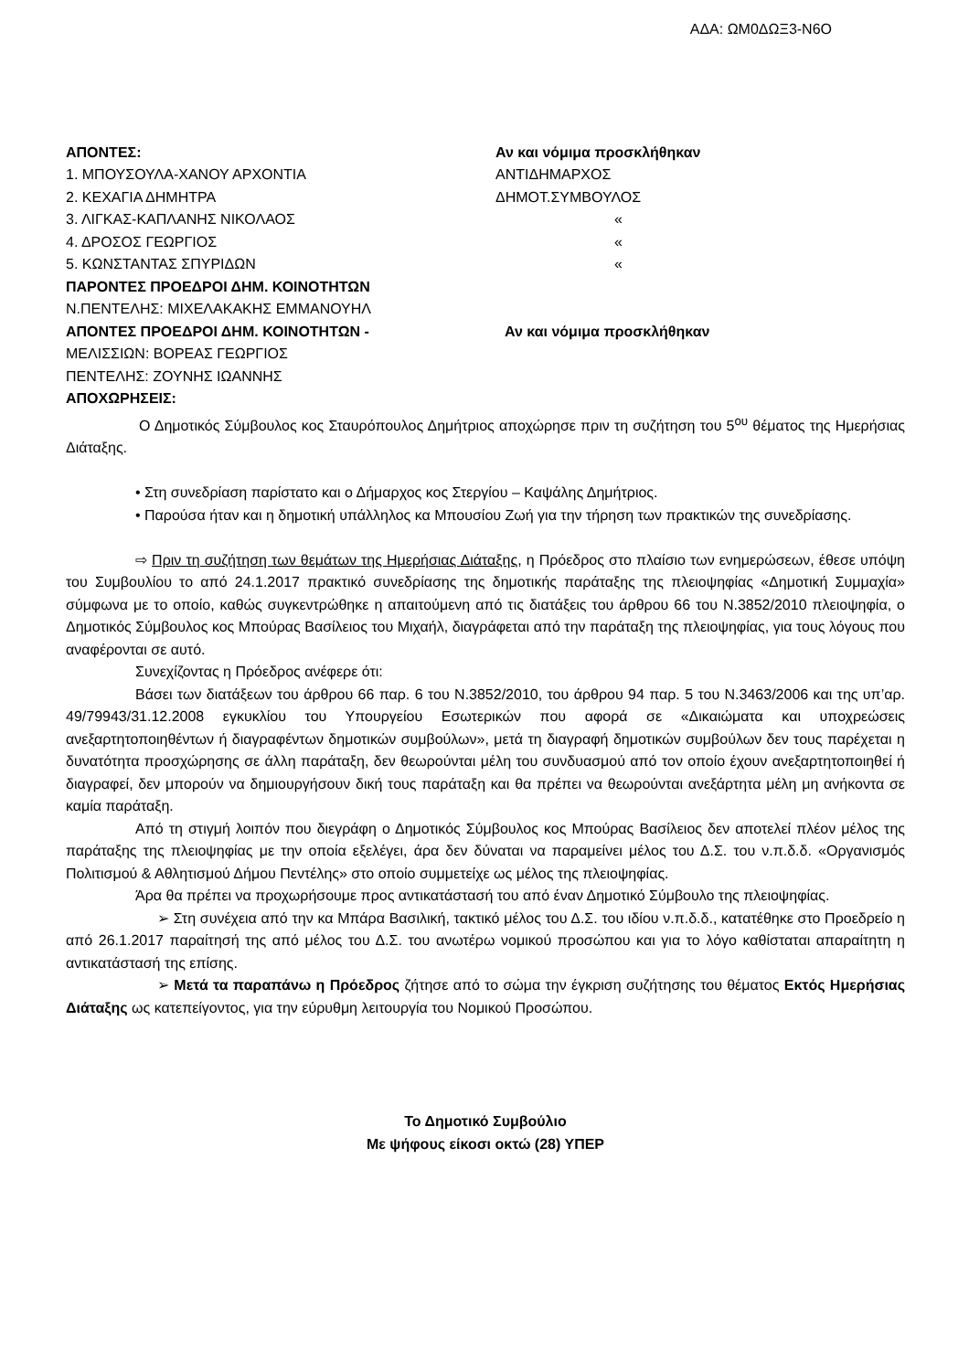ΑΔΑ: ΩΜ0ΔΩΞ3-Ν6Ο
ΑΠΟΝΤΕΣ: Αν και νόμιμα προσκλήθηκαν
1. ΜΠΟΥΣΟΥΛΑ-ΧΑΝΟΥ ΑΡΧΟΝΤΙΑ ΑΝΤΙΔΗΜΑΡΧΟΣ
2. ΚΕΧΑΓΙΑ ΔΗΜΗΤΡΑ ΔΗΜΟΤ.ΣΥΜΒΟΥΛΟΣ
3. ΛΙΓΚΑΣ-ΚΑΠΛΑΝΗΣ ΝΙΚΟΛΑΟΣ «
4. ΔΡΟΣΟΣ ΓΕΩΡΓΙΟΣ «
5. ΚΩΝΣΤΑΝΤΑΣ ΣΠΥΡΙΔΩΝ «
ΠΑΡΟΝΤΕΣ ΠΡΟΕΔΡΟΙ ΔΗΜ. ΚΟΙΝΟΤΗΤΩΝ
Ν.ΠΕΝΤΕΛΗΣ: ΜΙΧΕΛΑΚΑΚΗΣ ΕΜΜΑΝΟΥΗΛ
ΑΠΟΝΤΕΣ ΠΡΟΕΔΡΟΙ ΔΗΜ. ΚΟΙΝΟΤΗΤΩΝ - Αν και νόμιμα προσκλήθηκαν
ΜΕΛΙΣΣΙΩΝ: ΒΟΡΕΑΣ ΓΕΩΡΓΙΟΣ
ΠΕΝΤΕΛΗΣ: ΖΟΥΝΗΣ ΙΩΑΝΝΗΣ
ΑΠΟΧΩΡΗΣΕΙΣ:
Ο Δημοτικός Σύμβουλος κος Σταυρόπουλος Δημήτριος αποχώρησε πριν τη συζήτηση του 5<sup>ου</sup> θέματος της Ημερήσιας Διάταξης.
• Στη συνεδρίαση παρίστατο και ο Δήμαρχος κος Στεργίου – Καψάλης Δημήτριος.
• Παρούσα ήταν και η δημοτική υπάλληλος κα Μπουσίου Ζωή για την τήρηση των πρακτικών της συνεδρίασης.
⇨ Πριν τη συζήτηση των θεμάτων της Ημερήσιας Διάταξης, η Πρόεδρος στο πλαίσιο των ενημερώσεων, έθεσε υπόψη του Συμβουλίου το από 24.1.2017 πρακτικό συνεδρίασης της δημοτικής παράταξης της πλειοψηφίας «Δημοτική Συμμαχία» σύμφωνα με το οποίο, καθώς συγκεντρώθηκε η απαιτούμενη από τις διατάξεις του άρθρου 66 του Ν.3852/2010 πλειοψηφία, ο Δημοτικός Σύμβουλος κος Μπούρας Βασίλειος του Μιχαήλ, διαγράφεται από την παράταξη της πλειοψηφίας, για τους λόγους που αναφέρονται σε αυτό.
Συνεχίζοντας η Πρόεδρος ανέφερε ότι:
Βάσει των διατάξεων του άρθρου 66 παρ. 6 του Ν.3852/2010, του άρθρου 94 παρ. 5 του Ν.3463/2006 και της υπ’αρ. 49/79943/31.12.2008 εγκυκλίου του Υπουργείου Εσωτερικών που αφορά σε «Δικαιώματα και υποχρεώσεις ανεξαρτητοποιηθέντων ή διαγραφέντων δημοτικών συμβούλων», μετά τη διαγραφή δημοτικών συμβούλων δεν τους παρέχεται η δυνατότητα προσχώρησης σε άλλη παράταξη, δεν θεωρούνται μέλη του συνδυασμού από τον οποίο έχουν ανεξαρτητοποιηθεί ή διαγραφεί, δεν μπορούν να δημιουργήσουν δική τους παράταξη και θα πρέπει να θεωρούνται ανεξάρτητα μέλη μη ανήκοντα σε καμία παράταξη.
Από τη στιγμή λοιπόν που διεγράφη ο Δημοτικός Σύμβουλος κος Μπούρας Βασίλειος δεν αποτελεί πλέον μέλος της παράταξης της πλειοψηφίας με την οποία εξελέγει, άρα δεν δύναται να παραμείνει μέλος του Δ.Σ. του ν.π.δ.δ. «Οργανισμός Πολιτισμού & Αθλητισμού Δήμου Πεντέλης» στο οποίο συμμετείχε ως μέλος της πλειοψηφίας.
Άρα θα πρέπει να προχωρήσουμε προς αντικατάστασή του από έναν Δημοτικό Σύμβουλο της πλειοψηφίας.
➢ Στη συνέχεια από την κα Μπάρα Βασιλική, τακτικό μέλος του Δ.Σ. του ιδίου ν.π.δ.δ., κατατέθηκε στο Προεδρείο η από 26.1.2017 παραίτησή της από μέλος του Δ.Σ. του ανωτέρω νομικού προσώπου και για το λόγο καθίσταται απαραίτητη η αντικατάστασή της επίσης.
➢ Μετά τα παραπάνω η Πρόεδρος ζήτησε από το σώμα την έγκριση συζήτησης του θέματος Εκτός Ημερήσιας Διάταξης ως κατεπείγοντος, για την εύρυθμη λειτουργία του Νομικού Προσώπου.
Το Δημοτικό Συμβούλιο
Με ψήφους είκοσι οκτώ (28) ΥΠΕΡ